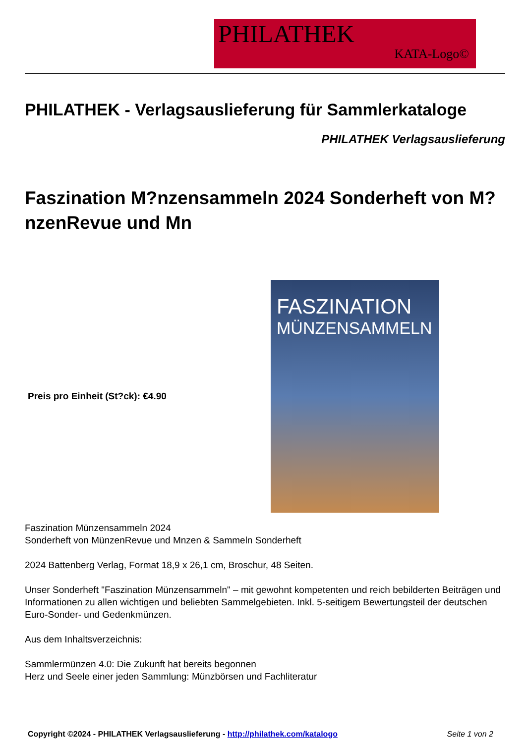PHILATHEK
KATA-Logo©
PHILATHEK - Verlagsauslieferung für Sammlerkataloge
PHILATHEK Verlagsauslieferung
Faszination M?nzensammeln 2024 Sonderheft von M?nzenRevue und Mn
Preis pro Einheit (St?ck): €4.90
FASZINATION
MÜNZENSAMMELN
Faszination Münzensammeln 2024
Sonderheft von MünzenRevue und Mnzen & Sammeln Sonderheft
2024 Battenberg Verlag, Format 18,9 x 26,1 cm, Broschur, 48 Seiten.
Unser Sonderheft "Faszination Münzensammeln" – mit gewohnt kompetenten und reich bebilderten Beiträgen und Informationen zu allen wichtigen und beliebten Sammelgebieten. Inkl. 5-seitigem Bewertungsteil der deutschen Euro-Sonder- und Gedenkmünzen.
Aus dem Inhaltsverzeichnis:
Sammlermünzen 4.0: Die Zukunft hat bereits begonnen
Herz und Seele einer jeden Sammlung: Münzbörsen und Fachliteratur
Copyright ©2024 - PHILATHEK Verlagsauslieferung - http://philathek.com/katalogo Seite 1 von 2